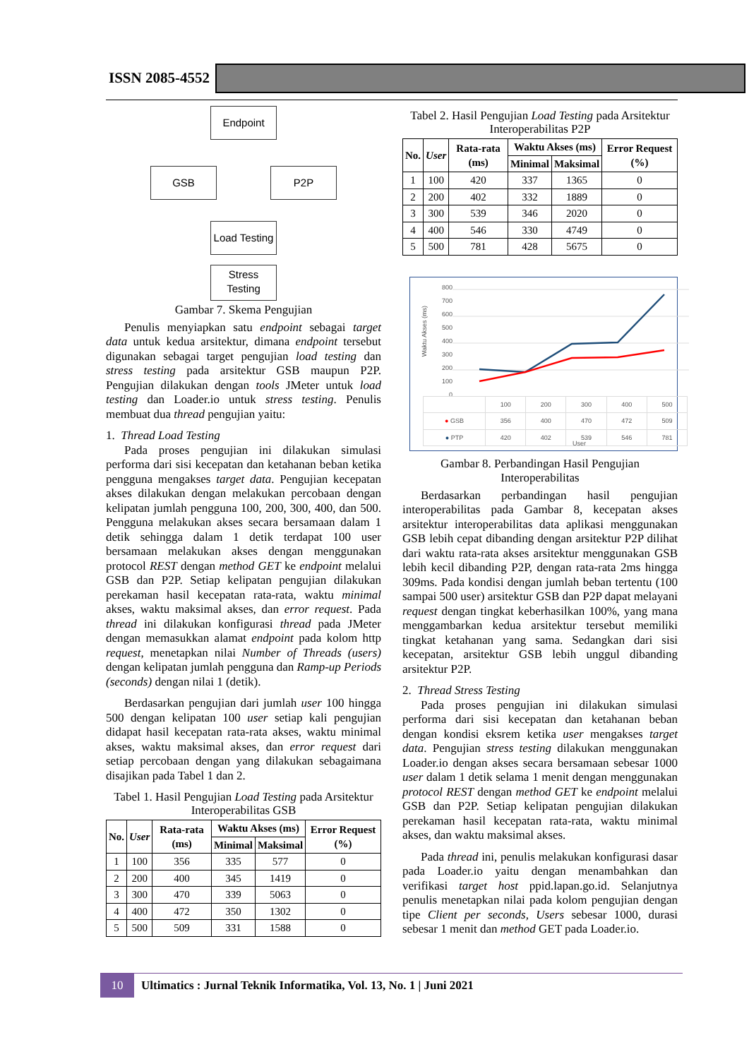ISSN 2085-4552
Endpoint
GSB P2P
Load Testing
Stress Testing
Gambar 7. Skema Pengujian
Penulis menyiapkan satu endpoint sebagai target data untuk kedua arsitektur, dimana endpoint tersebut digunakan sebagai target pengujian load testing dan stress testing pada arsitektur GSB maupun P2P. Pengujian dilakukan dengan tools JMeter untuk load testing dan Loader.io untuk stress testing. Penulis membuat dua thread pengujian yaitu:
1. Thread Load Testing
Pada proses pengujian ini dilakukan simulasi performa dari sisi kecepatan dan ketahanan beban ketika pengguna mengakses target data. Pengujian kecepatan akses dilakukan dengan melakukan percobaan dengan kelipatan jumlah pengguna 100, 200, 300, 400, dan 500. Pengguna melakukan akses secara bersamaan dalam 1 detik sehingga dalam 1 detik terdapat 100 user bersamaan melakukan akses dengan menggunakan protocol REST dengan method GET ke endpoint melalui GSB dan P2P. Setiap kelipatan pengujian dilakukan perekaman hasil kecepatan rata-rata, waktu minimal akses, waktu maksimal akses, dan error request. Pada thread ini dilakukan konfigurasi thread pada JMeter dengan memasukkan alamat endpoint pada kolom http request, menetapkan nilai Number of Threads (users) dengan kelipatan jumlah pengguna dan Ramp-up Periods (seconds) dengan nilai 1 (detik).
Berdasarkan pengujian dari jumlah user 100 hingga 500 dengan kelipatan 100 user setiap kali pengujian didapat hasil kecepatan rata-rata akses, waktu minimal akses, waktu maksimal akses, dan error request dari setiap percobaan dengan yang dilakukan sebagaimana disajikan pada Tabel 1 dan 2.
Tabel 1. Hasil Pengujian Load Testing pada Arsitektur Interoperabilitas GSB
| No. | User | Rata-rata (ms) | Waktu Akses (ms) | | Error Request (%) |
| --- | --- | --- | --- | --- | --- |
| | | | Minimal | Maksimal | |
| 1 | 100 | 356 | 335 | 577 | 0 |
| 2 | 200 | 400 | 345 | 1419 | 0 |
| 3 | 300 | 470 | 339 | 5063 | 0 |
| 4 | 400 | 472 | 350 | 1302 | 0 |
| 5 | 500 | 509 | 331 | 1588 | 0 |
Tabel 2. Hasil Pengujian Load Testing pada Arsitektur Interoperabilitas P2P
| No. | User | Rata-rata (ms) | Waktu Akses (ms) | | Error Request (%) |
| --- | --- | --- | --- | --- | --- |
| | | | Minimal | Maksimal | |
| 1 | 100 | 420 | 337 | 1365 | 0 |
| 2 | 200 | 402 | 332 | 1889 | 0 |
| 3 | 300 | 539 | 346 | 2020 | 0 |
| 4 | 400 | 546 | 330 | 4749 | 0 |
| 5 | 500 | 781 | 428 | 5675 | 0 |
800
700
600
500
400
300
200
100
0
| | 100 | 200 | 300 | 400 | 500 |
| ● GSB | 356 | 400 | 470 | 472 | 509 |
| ● PTP | 420 | 402 | 539 | 546 | 781 |
Waktu Akses (ms)
User
Gambar 8. Perbandingan Hasil Pengujian Interoperabilitas
Berdasarkan perbandingan hasil pengujian interoperabilitas pada Gambar 8, kecepatan akses arsitektur interoperabilitas data aplikasi menggunakan GSB lebih cepat dibanding dengan arsitektur P2P dilihat dari waktu rata-rata akses arsitektur menggunakan GSB lebih kecil dibanding P2P, dengan rata-rata 2ms hingga 309ms. Pada kondisi dengan jumlah beban tertentu (100 sampai 500 user) arsitektur GSB dan P2P dapat melayani request dengan tingkat keberhasilkan 100%, yang mana menggambarkan kedua arsitektur tersebut memiliki tingkat ketahanan yang sama. Sedangkan dari sisi kecepatan, arsitektur GSB lebih unggul dibanding arsitektur P2P.
2. Thread Stress Testing
Pada proses pengujian ini dilakukan simulasi performa dari sisi kecepatan dan ketahanan beban dengan kondisi eksrem ketika user mengakses target data. Pengujian stress testing dilakukan menggunakan Loader.io dengan akses secara bersamaan sebesar 1000 user dalam 1 detik selama 1 menit dengan menggunakan protocol REST dengan method GET ke endpoint melalui GSB dan P2P. Setiap kelipatan pengujian dilakukan perekaman hasil kecepatan rata-rata, waktu minimal akses, dan waktu maksimal akses.
Pada thread ini, penulis melakukan konfigurasi dasar pada Loader.io yaitu dengan menambahkan dan verifikasi target host ppid.lapan.go.id. Selanjutnya penulis menetapkan nilai pada kolom pengujian dengan tipe Client per seconds, Users sebesar 1000, durasi sebesar 1 menit dan method GET pada Loader.io.
10
Ultimatics : Jurnal Teknik Informatika, Vol. 13, No. 1 | Juni 2021